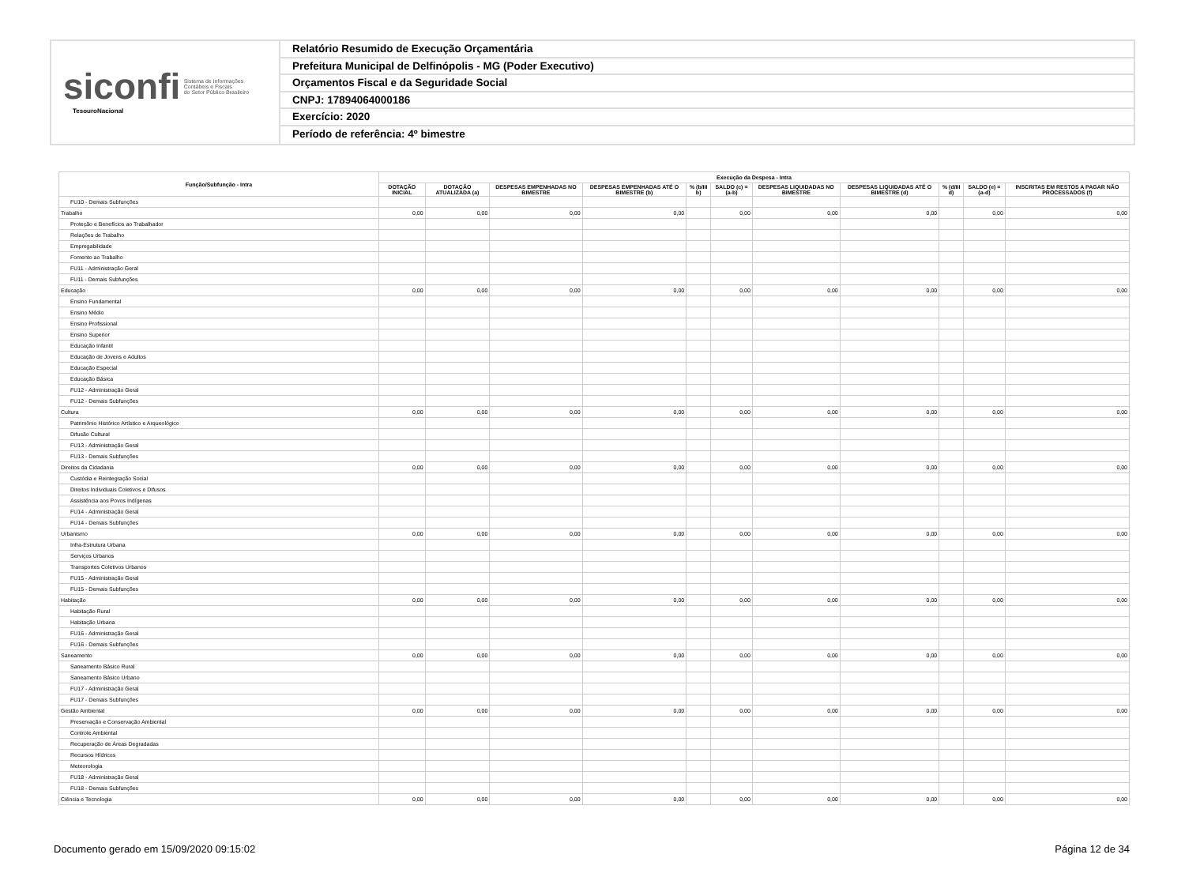siconfi Sistema de Informações
Contábeis e Fiscais
do Setor Público Brasileiro
TesouroNacional
Relatório Resumido de Execução Orçamentária
Prefeitura Municipal de Delfinópolis - MG (Poder Executivo)
Orçamentos Fiscal e da Seguridade Social
CNPJ: 17894064000186
Exercício: 2020
Período de referência: 4º bimestre
| Função/Subfunção - Intra | Execução da Despesa - Intra | | | | | | | | | | |
| --- | --- | --- | --- | --- | --- | --- | --- | --- | --- | --- | --- |
| | DOTAÇÃO INICIAL | DOTAÇÃO ATUALIZADA (a) | DESPESAS EMPENHADAS NO BIMESTRE | DESPESAS EMPENHADAS ATÉ O BIMESTRE (b) | % (b/III b) | SALDO (c) = (a-b) | DESPESAS LIQUIDADAS NO BIMESTRE | DESPESAS LIQUIDADAS ATÉ O BIMESTRE (d) | % (d/III d) | SALDO (e) = (a-d) | INSCRITAS EM RESTOS A PAGAR NÃO PROCESSADOS (f) |
| FU10 - Demais Subfunções | | | | | | | | | | | |
| Trabalho | 0,00 | 0,00 | 0,00 | 0,00 | | 0,00 | 0,00 | 0,00 | | 0,00 | 0,00 |
| Proteção e Benefícios ao Trabalhador | | | | | | | | | | | |
| Relações de Trabalho | | | | | | | | | | | |
| Empregabilidade | | | | | | | | | | | |
| Fomento ao Trabalho | | | | | | | | | | | |
| FU11 - Administração Geral | | | | | | | | | | | |
| FU11 - Demais Subfunções | | | | | | | | | | | |
| Educação | 0,00 | 0,00 | 0,00 | 0,00 | | 0,00 | 0,00 | 0,00 | | 0,00 | 0,00 |
| Ensino Fundamental | | | | | | | | | | | |
| Ensino Médio | | | | | | | | | | | |
| Ensino Profissional | | | | | | | | | | | |
| Ensino Superior | | | | | | | | | | | |
| Educação Infantil | | | | | | | | | | | |
| Educação de Jovens e Adultos | | | | | | | | | | | |
| Educação Especial | | | | | | | | | | | |
| Educação Básica | | | | | | | | | | | |
| FU12 - Administração Geral | | | | | | | | | | | |
| FU12 - Demais Subfunções | | | | | | | | | | | |
| Cultura | 0,00 | 0,00 | 0,00 | 0,00 | | 0,00 | 0,00 | 0,00 | | 0,00 | 0,00 |
| Patrimônio Histórico Artístico e Arqueológico | | | | | | | | | | | |
| Difusão Cultural | | | | | | | | | | | |
| FU13 - Administração Geral | | | | | | | | | | | |
| FU13 - Demais Subfunções | | | | | | | | | | | |
| Direitos da Cidadania | 0,00 | 0,00 | 0,00 | 0,00 | | 0,00 | 0,00 | 0,00 | | 0,00 | 0,00 |
| Custódia e Reintegração Social | | | | | | | | | | | |
| Direitos Individuais Coletivos e Difusos | | | | | | | | | | | |
| Assistência aos Povos Indígenas | | | | | | | | | | | |
| FU14 - Administração Geral | | | | | | | | | | | |
| FU14 - Demais Subfunções | | | | | | | | | | | |
| Urbanismo | 0,00 | 0,00 | 0,00 | 0,00 | | 0,00 | 0,00 | 0,00 | | 0,00 | 0,00 |
| Infra-Estrutura Urbana | | | | | | | | | | | |
| Serviços Urbanos | | | | | | | | | | | |
| Transportes Coletivos Urbanos | | | | | | | | | | | |
| FU15 - Administração Geral | | | | | | | | | | | |
| FU15 - Demais Subfunções | | | | | | | | | | | |
| Habitação | 0,00 | 0,00 | 0,00 | 0,00 | | 0,00 | 0,00 | 0,00 | | 0,00 | 0,00 |
| Habitação Rural | | | | | | | | | | | |
| Habitação Urbana | | | | | | | | | | | |
| FU16 - Administração Geral | | | | | | | | | | | |
| FU16 - Demais Subfunções | | | | | | | | | | | |
| Saneamento | 0,00 | 0,00 | 0,00 | 0,00 | | 0,00 | 0,00 | 0,00 | | 0,00 | 0,00 |
| Saneamento Básico Rural | | | | | | | | | | | |
| Saneamento Básico Urbano | | | | | | | | | | | |
| FU17 - Administração Geral | | | | | | | | | | | |
| FU17 - Demais Subfunções | | | | | | | | | | | |
| Gestão Ambiental | 0,00 | 0,00 | 0,00 | 0,00 | | 0,00 | 0,00 | 0,00 | | 0,00 | 0,00 |
| Preservação e Conservação Ambiental | | | | | | | | | | | |
| Controle Ambiental | | | | | | | | | | | |
| Recuperação de Áreas Degradadas | | | | | | | | | | | |
| Recursos Hídricos | | | | | | | | | | | |
| Meteorologia | | | | | | | | | | | |
| FU18 - Administração Geral | | | | | | | | | | | |
| FU18 - Demais Subfunções | | | | | | | | | | | |
| Ciência e Tecnologia | 0,00 | 0,00 | 0,00 | 0,00 | | 0,00 | 0,00 | 0,00 | | 0,00 | 0,00 |
Documento gerado em 15/09/2020 09:15:02 Página 12 de 34